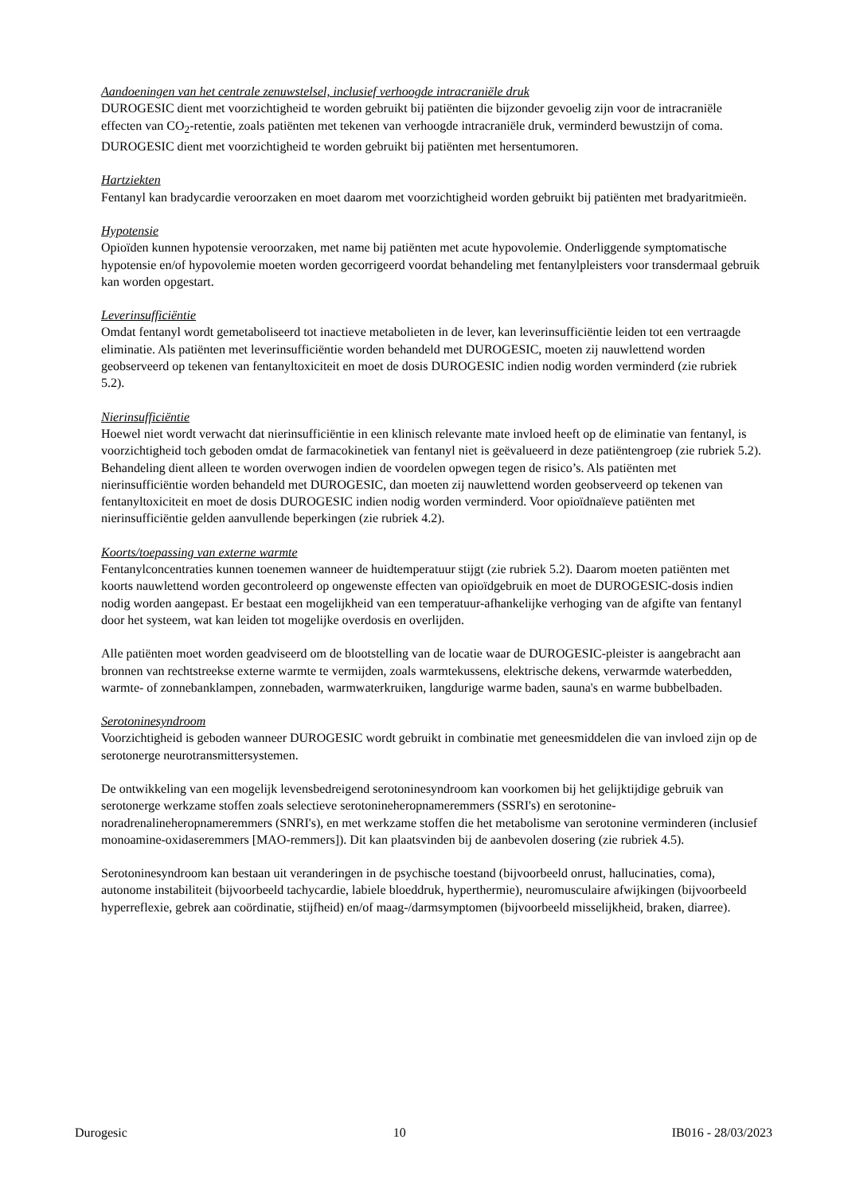Aandoeningen van het centrale zenuwstelsel, inclusief verhoogde intracraniële druk
DUROGESIC dient met voorzichtigheid te worden gebruikt bij patiënten die bijzonder gevoelig zijn voor de intracraniële effecten van CO<sub>2</sub>-retentie, zoals patiënten met tekenen van verhoogde intracraniële druk, verminderd bewustzijn of coma. DUROGESIC dient met voorzichtigheid te worden gebruikt bij patiënten met hersentumoren.
Hartziekten
Fentanyl kan bradycardie veroorzaken en moet daarom met voorzichtigheid worden gebruikt bij patiënten met bradyaritmieën.
Hypotensie
Opioïden kunnen hypotensie veroorzaken, met name bij patiënten met acute hypovolemie. Onderliggende symptomatische hypotensie en/of hypovolemie moeten worden gecorrigeerd voordat behandeling met fentanylpleisters voor transdermaal gebruik kan worden opgestart.
Leverinsufficiëntie
Omdat fentanyl wordt gemetaboliseerd tot inactieve metabolieten in de lever, kan leverinsufficiëntie leiden tot een vertraagde eliminatie. Als patiënten met leverinsufficiëntie worden behandeld met DUROGESIC, moeten zij nauwlettend worden geobserveerd op tekenen van fentanyltoxiciteit en moet de dosis DUROGESIC indien nodig worden verminderd (zie rubriek 5.2).
Nierinsufficiëntie
Hoewel niet wordt verwacht dat nierinsufficiëntie in een klinisch relevante mate invloed heeft op de eliminatie van fentanyl, is voorzichtigheid toch geboden omdat de farmacokinetiek van fentanyl niet is geëvalueerd in deze patiëntengroep (zie rubriek 5.2). Behandeling dient alleen te worden overwogen indien de voordelen opwegen tegen de risico’s. Als patiënten met nierinsufficiëntie worden behandeld met DUROGESIC, dan moeten zij nauwlettend worden geobserveerd op tekenen van fentanyltoxiciteit en moet de dosis DUROGESIC indien nodig worden verminderd. Voor opioïdnaïeve patiënten met nierinsufficiëntie gelden aanvullende beperkingen (zie rubriek 4.2).
Koorts/toepassing van externe warmte
Fentanylconcentraties kunnen toenemen wanneer de huidtemperatuur stijgt (zie rubriek 5.2). Daarom moeten patiënten met koorts nauwlettend worden gecontroleerd op ongewenste effecten van opioïdgebruik en moet de DUROGESIC-dosis indien nodig worden aangepast. Er bestaat een mogelijkheid van een temperatuur-afhankelijke verhoging van de afgifte van fentanyl door het systeem, wat kan leiden tot mogelijke overdosis en overlijden.
Alle patiënten moet worden geadviseerd om de blootstelling van de locatie waar de DUROGESIC-pleister is aangebracht aan bronnen van rechtstreekse externe warmte te vermijden, zoals warmtekussens, elektrische dekens, verwarmde waterbedden, warmte- of zonnebanklampen, zonnebaden, warmwaterkruiken, langdurige warme baden, sauna's en warme bubbelbaden.
Serotoninesyndroom
Voorzichtigheid is geboden wanneer DUROGESIC wordt gebruikt in combinatie met geneesmiddelen die van invloed zijn op de serotonerge neurotransmittersystemen.
De ontwikkeling van een mogelijk levensbedreigend serotoninesyndroom kan voorkomen bij het gelijktijdige gebruik van serotonerge werkzame stoffen zoals selectieve serotonineheropnameremmers (SSRI's) en serotonine-noradrenalineheropnameremmers (SNRI's), en met werkzame stoffen die het metabolisme van serotonine verminderen (inclusief monoamine-oxidaseremmers [MAO-remmers]). Dit kan plaatsvinden bij de aanbevolen dosering (zie rubriek 4.5).
Serotoninesyndroom kan bestaan uit veranderingen in de psychische toestand (bijvoorbeeld onrust, hallucinaties, coma), autonome instabiliteit (bijvoorbeeld tachycardie, labiele bloeddruk, hyperthermie), neuromusculaire afwijkingen (bijvoorbeeld hyperreflexie, gebrek aan coördinatie, stijfheid) en/of maag-/darmsymptomen (bijvoorbeeld misselijkheid, braken, diarree).
Durogesic 10 IB016 - 28/03/2023